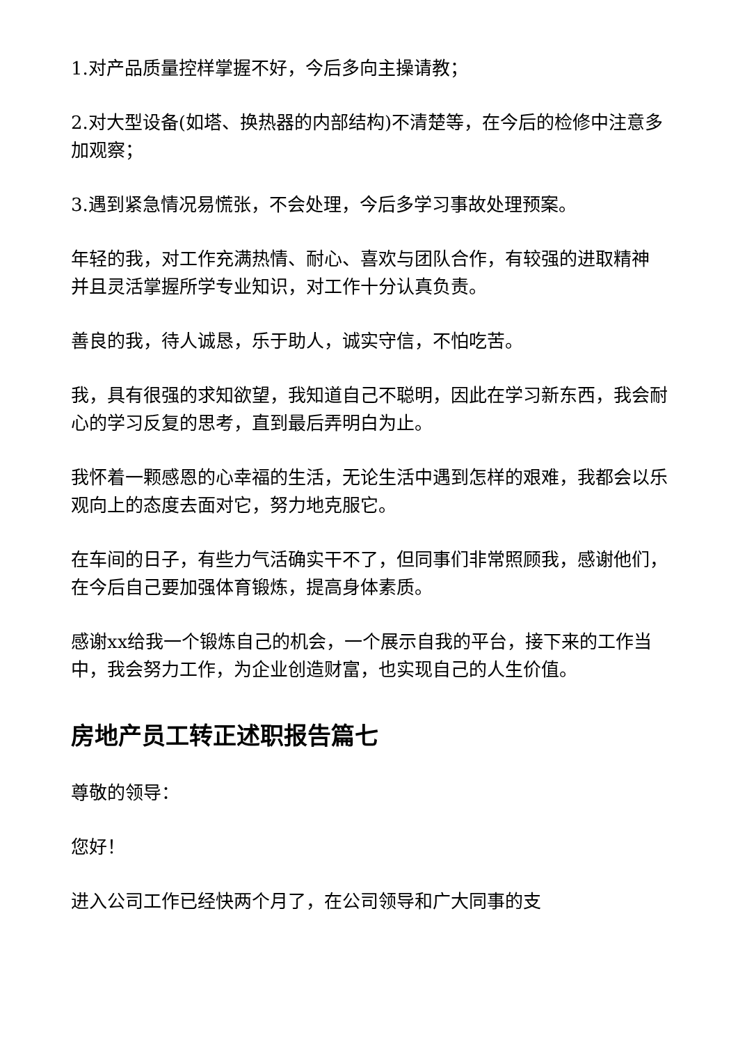1.对产品质量控样掌握不好，今后多向主操请教；
2.对大型设备(如塔、换热器的内部结构)不清楚等，在今后的检修中注意多加观察；
3.遇到紧急情况易慌张，不会处理，今后多学习事故处理预案。
年轻的我，对工作充满热情、耐心、喜欢与团队合作，有较强的进取精神 并且灵活掌握所学专业知识，对工作十分认真负责。
善良的我，待人诚恳，乐于助人，诚实守信，不怕吃苦。
我，具有很强的求知欲望，我知道自己不聪明，因此在学习新东西，我会耐心的学习反复的思考，直到最后弄明白为止。
我怀着一颗感恩的心幸福的生活，无论生活中遇到怎样的艰难，我都会以乐观向上的态度去面对它，努力地克服它。
在车间的日子，有些力气活确实干不了，但同事们非常照顾我，感谢他们，在今后自己要加强体育锻炼，提高身体素质。
感谢xx给我一个锻炼自己的机会，一个展示自我的平台，接下来的工作当中，我会努力工作，为企业创造财富，也实现自己的人生价值。
房地产员工转正述职报告篇七
尊敬的领导：
您好！
进入公司工作已经快两个月了，在公司领导和广大同事的支